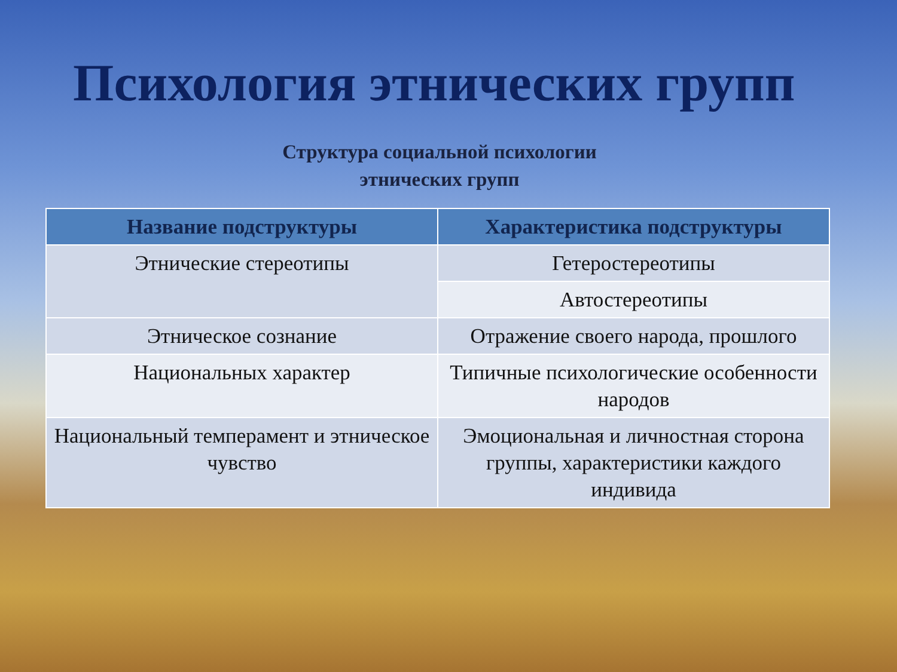Психология этнических групп
Структура социальной психологии
этнических групп
| Название подструктуры | Характеристика подструктуры |
| --- | --- |
| Этнические стереотипы | Гетеростереотипы |
| | Автостереотипы |
| Этническое сознание | Отражение своего народа, прошлого |
| Национальных характер | Типичные психологические особенности народов |
| Национальный темперамент и этническое чувство | Эмоциональная и личностная сторона группы, характеристики каждого индивида |